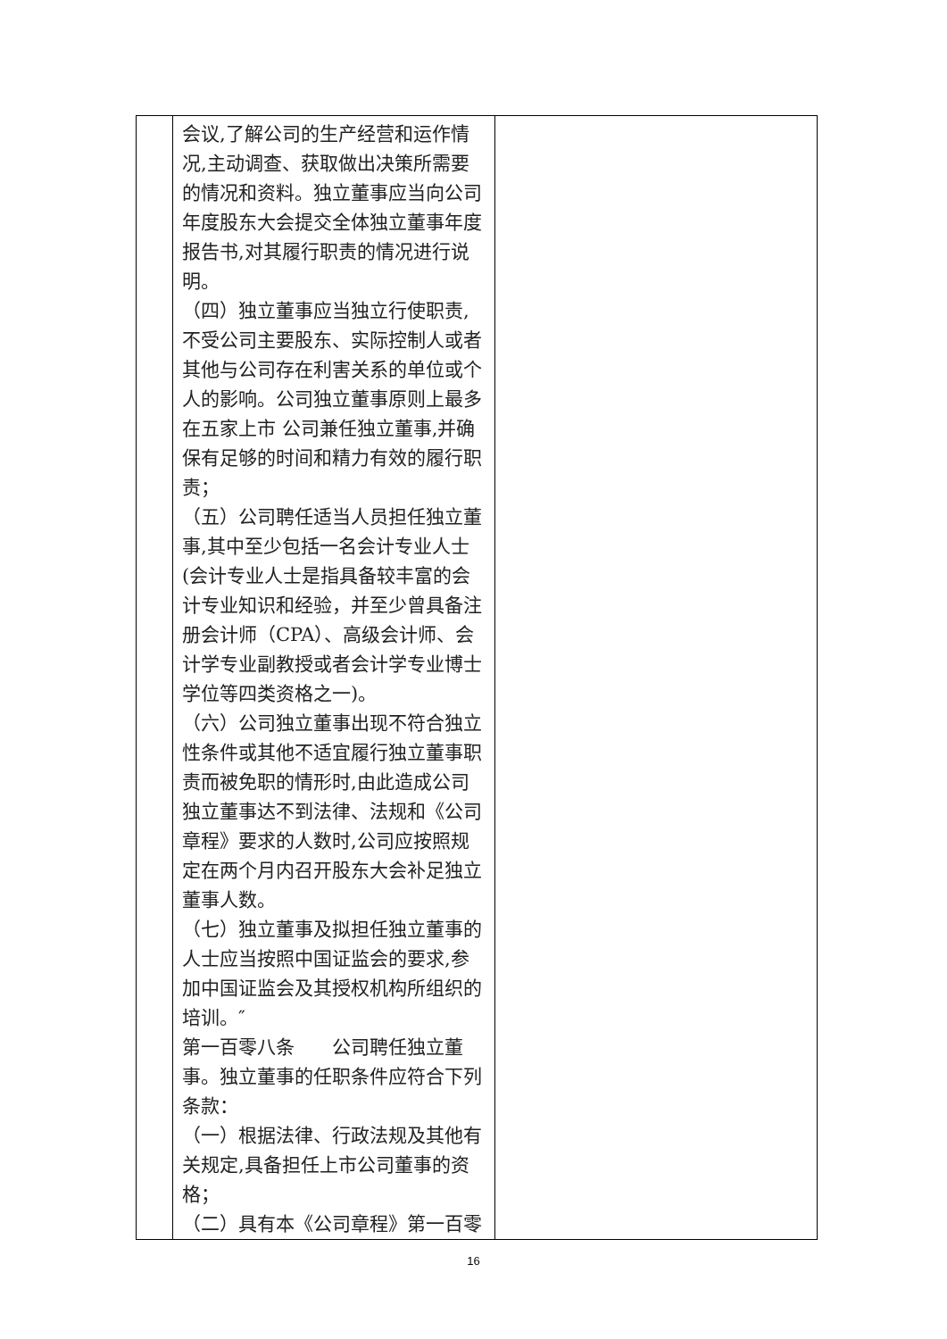| | 会议,了解公司的生产经营和运作情况,主动调查、获取做出决策所需要的情况和资料。独立董事应当向公司年度股东大会提交全体独立董事年度报告书,对其履行职责的情况进行说明。 （四）独立董事应当独立行使职责,不受公司主要股东、实际控制人或者其他与公司存在利害关系的单位或个人的影响。公司独立董事原则上最多在五家上市 公司兼任独立董事,并确保有足够的时间和精力有效的履行职责； （五）公司聘任适当人员担任独立董事,其中至少包括一名会计专业人士(会计专业人士是指具备较丰富的会计专业知识和经验，并至少曾具备注册会计师（CPA）、高级会计师、会计学专业副教授或者会计学专业博士学位等四类资格之一)。 （六）公司独立董事出现不符合独立性条件或其他不适宜履行独立董事职责而被免职的情形时,由此造成公司独立董事达不到法律、法规和《公司章程》要求的人数时,公司应按照规定在两个月内召开股东大会补足独立董事人数。 （七）独立董事及拟担任独立董事的人士应当按照中国证监会的要求,参加中国证监会及其授权机构所组织的培训。″ 第一百零八条 公司聘任独立董事。独立董事的任职条件应符合下列条款： （一）根据法律、行政法规及其他有关规定,具备担任上市公司董事的资格； （二）具有本《公司章程》第一百零 | |
16